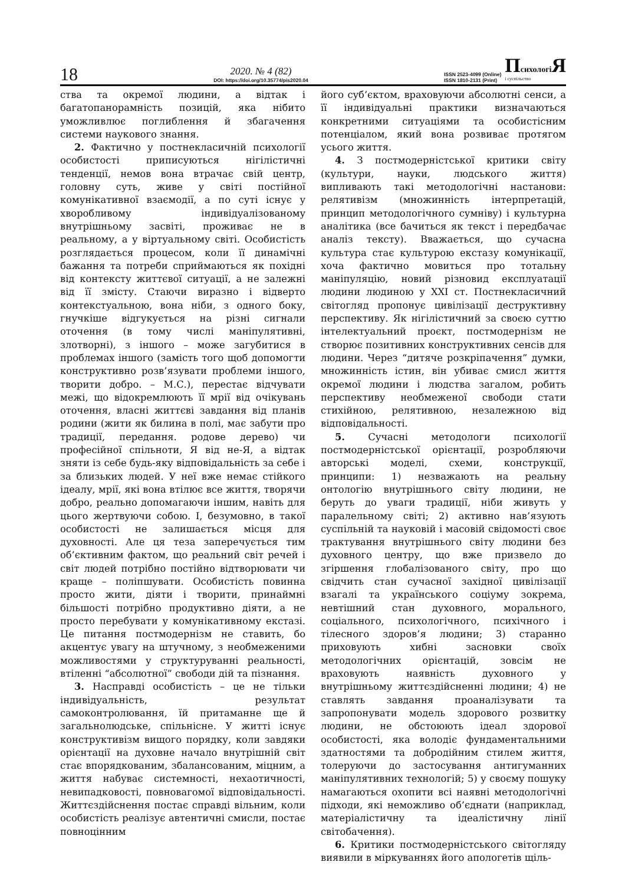18
2020. № 4 (82)
DOI: https://doi.org/10.35774/pis2020.04
ISSN 2523-4099 (Online)
ISSN 1810-2131 (Print)
ПсихологіЯ
і суспільство
ства та окремої людини, а відтак і багатопанорамність позицій, яка нібито уможливлює поглиблення й збагачення системи наукового знання.
2. Фактично у постнекласичній психології особистості приписуються нігілістичні тенденції, немов вона втрачає свій центр, головну суть, живе у світі постійної комунікативної взаємодії, а по суті існує у хворобливому індивідуалізованому внутрішньому засвіті, проживає не в реальному, а у віртуальному світі. Особистість розглядається процесом, коли її динамічні бажання та потреби сприймаються як похідні від контексту життєвої ситуації, а не залежні від її змісту. Стаючи виразно і відверто контекстуальною, вона ніби, з одного боку, гнучкіше відгукується на різні сигнали оточення (в тому числі маніпулятивні, злотворні), з іншого – може загубитися в проблемах іншого (замість того щоб допомогти конструктивно розв’язувати проблеми іншого, творити добро. – М.С.), перестає відчувати межі, що відокремлюють її мрії від очікувань оточення, власні життєві завдання від планів родини (жити як билина в полі, має забути про традиції, передання. родове дерево) чи професійної спільноти, Я від не-Я, а відтак зняти із себе будь-яку відповідальність за себе і за близьких людей. У неї вже немає стійкого ідеалу, мрії, які вона втілює все життя, творячи добро, реально допомагаючи іншим, навіть для цього жертвуючи собою. І, безумовно, в такої особистості не залишається місця для духовності. Але ця теза заперечується тим об’єктивним фактом, що реальний світ речей і світ людей потрібно постійно відтворювати чи краще – поліпшувати. Особистість повинна просто жити, діяти і творити, принаймні більшості потрібно продуктивно діяти, а не просто перебувати у комунікативному екстазі. Це питання постмодернізм не ставить, бо акцентує увагу на штучному, з необмеженими можливостями у структуруванні реальності, втіленні “абсолютної” свободи дій та пізнання.
3. Насправді особистість – це не тільки індивідуальність, результат самоконтролювання, їй притаманне ще й загальнолюдське, спільнісне. У житті існує конструктивізм вищого порядку, коли завдяки орієнтації на духовне начало внутрішній світ стає впорядкованим, збалансованим, міцним, а життя набуває системності, нехаотичності, невипадковості, повновагомої відповідальності. Життєздійснення постає справді вільним, коли особистість реалізує автентичні смисли, постає повноцінним
його суб’єктом, враховуючи абсолютні сенси, а її індивідуальні практики визначаються конкретними ситуаціями та особистісним потенціалом, який вона розвиває протягом усього життя.
4. З постмодерністської критики світу (культури, науки, людського життя) випливають такі методологічні настанови: релятивізм (множинність інтерпретацій, принцип методологічного сумніву) і культурна аналітика (все бачиться як текст і передбачає аналіз тексту). Вважається, що сучасна культура стає культурою екстазу комунікації, хоча фактично мовиться про тотальну маніпуляцію, новий різновид експлуатації людини людиною у ХХІ ст. Постнекласичний світогляд пропонує цивілізації деструктивну перспективу. Як нігілістичний за своєю суттю інтелектуальний проєкт, постмодернізм не створює позитивних конструктивних сенсів для людини. Через “дитяче розкріпачення” думки, множинність істин, він убиває смисл життя окремої людини і людства загалом, робить перспективу необмеженої свободи стати стихійною, релятивною, незалежною від відповідальності.
5. Сучасні методологи психології постмодерністської орієнтації, розробляючи авторські моделі, схеми, конструкції, принципи: 1) незважають на реальну онтологію внутрішнього світу людини, не беруть до уваги традиції, ніби живуть у паралельному світі; 2) активно нав’язують суспільній та науковій і масовій свідомості своє трактування внутрішнього світу людини без духовного центру, що вже призвело до згіршення глобалізованого світу, про що свідчить стан сучасної західної цивілізації взагалі та українського соціуму зокрема, невтішний стан духовного, морального, соціального, психологічного, психічного і тілесного здоров’я людини; 3) старанно приховують хибні засновки своїх методологічних орієнтацій, зовсім не враховують наявність духовного у внутрішньому життєздійсненні людини; 4) не ставлять завдання проаналізувати та запропонувати модель здорового розвитку людини, не обстоюють ідеал здорової особистості, яка володіє фундаментальними здатностями та добродійним стилем життя, толеруючи до застосування антигуманних маніпулятивних технологій; 5) у своєму пошуку намагаються охопити всі наявні методологічні підходи, які неможливо об’єднати (наприклад, матеріалістичну та ідеалістичну лінії світобачення).
6. Критики постмодерністського світогляду виявили в міркуваннях його апологетів щіль-